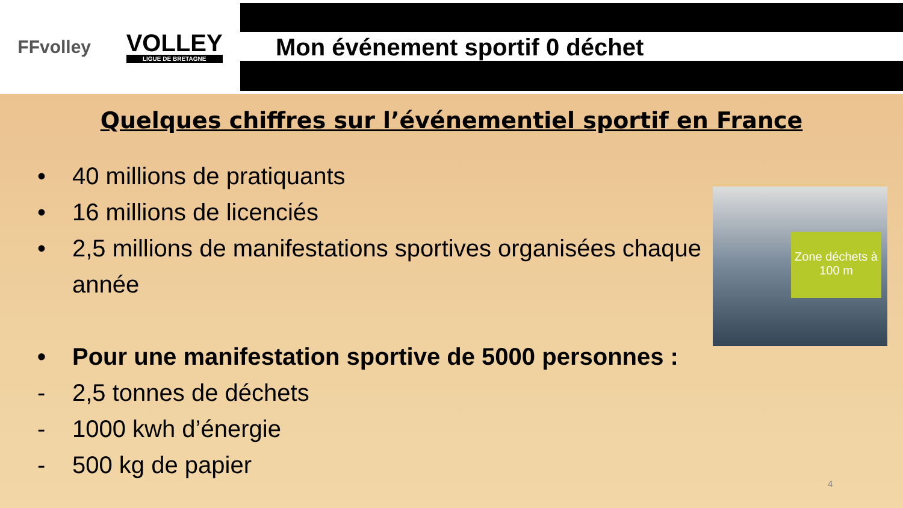FFvolley
VOLLEY
LIGUE DE BRETAGNE
Mon événement sportif 0 déchet
Quelques chiffres sur l’événementiel sportif en France
• 40 millions de pratiquants
• 16 millions de licenciés
• 2,5 millions de manifestations sportives organisées chaque année
• Pour une manifestation sportive de 5000 personnes :
- 2,5 tonnes de déchets
- 1000 kwh d’énergie
- 500 kg de papier
Zone déchets à 100 m
4